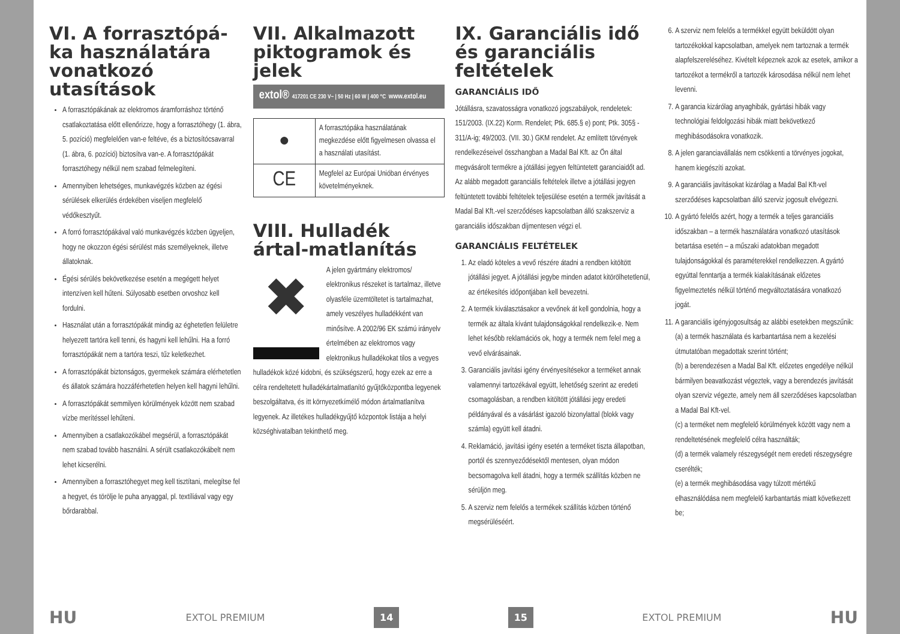VI. A forrasztópá-ka használatára vonatkozó utasítások
A forrasztópákának az elektromos áramforráshoz történő csatlakoztatása előtt ellenőrizze, hogy a forrasztóhegy (1. ábra, 5. pozíció) megfelelően van-e feltéve, és a biztosítócsavarral (1. ábra, 6. pozíció) biztosítva van-e. A forrasztópákát forrasztóhegy nélkül nem szabad felmelegíteni.
Amennyiben lehetséges, munkavégzés közben az égési sérülések elkerülés érdekében viseljen megfelelő védőkesztyűt.
A forró forrasztópákával való munkavégzés közben ügyeljen, hogy ne okozzon égési sérülést más személyeknek, illetve állatoknak.
Égési sérülés bekövetkezése esetén a megégett helyet intenzíven kell hűteni. Súlyosabb esetben orvoshoz kell fordulni.
Használat után a forrasztópákát mindig az éghetetlen felületre helyezett tartóra kell tenni, és hagyni kell lehűlni. Ha a forró forrasztópákát nem a tartóra teszi, tűz keletkezhet.
A forrasztópákát biztonságos, gyermekek számára elérhetetlen és állatok számára hozzáférhetetlen helyen kell hagyni lehűlni.
A forrasztópákát semmilyen körülmények között nem szabad vízbe merítéssel lehűteni.
Amennyiben a csatlakozókábel megsérül, a forrasztópákát nem szabad tovább használni. A sérült csatlakozókábelt nem lehet kicserélni.
Amennyiben a forrasztóhegyet meg kell tisztítani, melegítse fel a hegyet, és törölje le puha anyaggal, pl. textíliával vagy egy bőrdarabbal.
VII. Alkalmazott piktogramok és jelek
extol® 417201 CE 230 V~ | 50 Hz | 60 W | 400 °C www.extol.eu
| ● | A forrasztópáka használatának megkezdése előtt figyelmesen olvassa el a használati utasítást. |
| CE | Megfelel az Európai Unióban érvényes követelményeknek. |
VIII. Hulladék ártal-matlanítás
✖
A jelen gyártmány elektromos/ elektronikus részeket is tartalmaz, illetve olyasféle üzemtöltetet is tartalmazhat, amely veszélyes hulladékként van minősítve. A 2002/96 EK számú irányelv értelmében az elektromos vagy elektronikus hulladékokat tilos a vegyes hulladékok közé kidobni, és szükségszerű, hogy ezek az erre a célra rendeltetett hulladékártalmatlanító gyűjtőközpontba legyenek beszolgáltatva, és itt környezetkímélő módon ártalmatlanítva legyenek. Az illetékes hulladékgyűjtő központok listája a helyi községhivatalban tekinthető meg.
IX. Garanciális idő és garanciális feltételek
GARANCIÁLIS IDŐ
Jótállásra, szavatosságra vonatkozó jogszabályok, rendeletek: 151/2003. (IX.22) Korm. Rendelet; Ptk. 685.§ e) pont; Ptk. 305§ - 311/A-ig; 49/2003. (VII. 30.) GKM rendelet. Az említett törvények rendelkezéseivel összhangban a Madal Bal Kft. az Ön által megvásárolt termékre a jótállási jegyen feltüntetett garanciaidőt ad. Az alább megadott garanciális feltételek illetve a jótállási jegyen feltüntetett további feltételek teljesülése esetén a termék javítását a Madal Bal Kft.-vel szerződéses kapcsolatban álló szakszerviz a garanciális időszakban díjmentesen végzi el.
GARANCIÁLIS FELTÉTELEK
1. Az eladó köteles a vevő részére átadni a rendben kitöltött jótállási jegyet. A jótállási jegybe minden adatot kitörölhetetlenül, az értékesítés időpontjában kell bevezetni.
2. A termék kiválasztásakor a vevőnek át kell gondolnia, hogy a termék az általa kívánt tulajdonságokkal rendelkezik-e. Nem lehet később reklamációs ok, hogy a termék nem felel meg a vevő elvárásainak.
3. Garanciális javítási igény érvényesítésekor a terméket annak valamennyi tartozékával együtt, lehetőség szerint az eredeti csomagolásban, a rendben kitöltött jótállási jegy eredeti példányával és a vásárlást igazoló bizonylattal (blokk vagy számla) együtt kell átadni.
4. Reklamáció, javítási igény esetén a terméket tiszta állapotban, portól és szennyeződésektől mentesen, olyan módon becsomagolva kell átadni, hogy a termék szállítás közben ne sérüljön meg.
5. A szerviz nem felelős a termékek szállítás közben történő megsérüléséért.
6. A szerviz nem felelős a termékkel együtt beküldött olyan tartozékokkal kapcsolatban, amelyek nem tartoznak a termék alapfelszereléséhez. Kivételt képeznek azok az esetek, amikor a tartozékot a termékről a tartozék károsodása nélkül nem lehet levenni.
7. A garancia kizárólag anyaghibák, gyártási hibák vagy technológiai feldolgozási hibák miatt bekövetkező meghibásodásokra vonatkozik.
8. A jelen garanciavállalás nem csökkenti a törvényes jogokat, hanem kiegészíti azokat.
9. A garanciális javításokat kizárólag a Madal Bal Kft-vel szerződéses kapcsolatban álló szerviz jogosult elvégezni.
10. A gyártó felelős azért, hogy a termék a teljes garanciális időszakban – a termék használatára vonatkozó utasítások betartása esetén – a műszaki adatokban megadott tulajdonságokkal és paraméterekkel rendelkezzen. A gyártó egyúttal fenntartja a termék kialakításának előzetes figyelmeztetés nélkül történő megváltoztatására vonatkozó jogát.
11. A garanciális igényjogosultság az alábbi esetekben megszűnik:
(a) a termék használata és karbantartása nem a kezelési útmutatóban megadottak szerint történt;
(b) a berendezésen a Madal Bal Kft. előzetes engedélye nélkül bármilyen beavatkozást végeztek, vagy a berendezés javítását olyan szerviz végezte, amely nem áll szerződéses kapcsolatban a Madal Bal Kft-vel.
(c) a terméket nem megfelelő körülmények között vagy nem a rendeltetésének megfelelő célra használták;
(d) a termék valamely részegységét nem eredeti részegységre cserélték;
(e) a termék meghibásodása vagy túlzott mértékű elhasználódása nem megfelelő karbantartás miatt következett be;
HU EXTOL PREMIUM 14 15 EXTOL PREMIUM HU